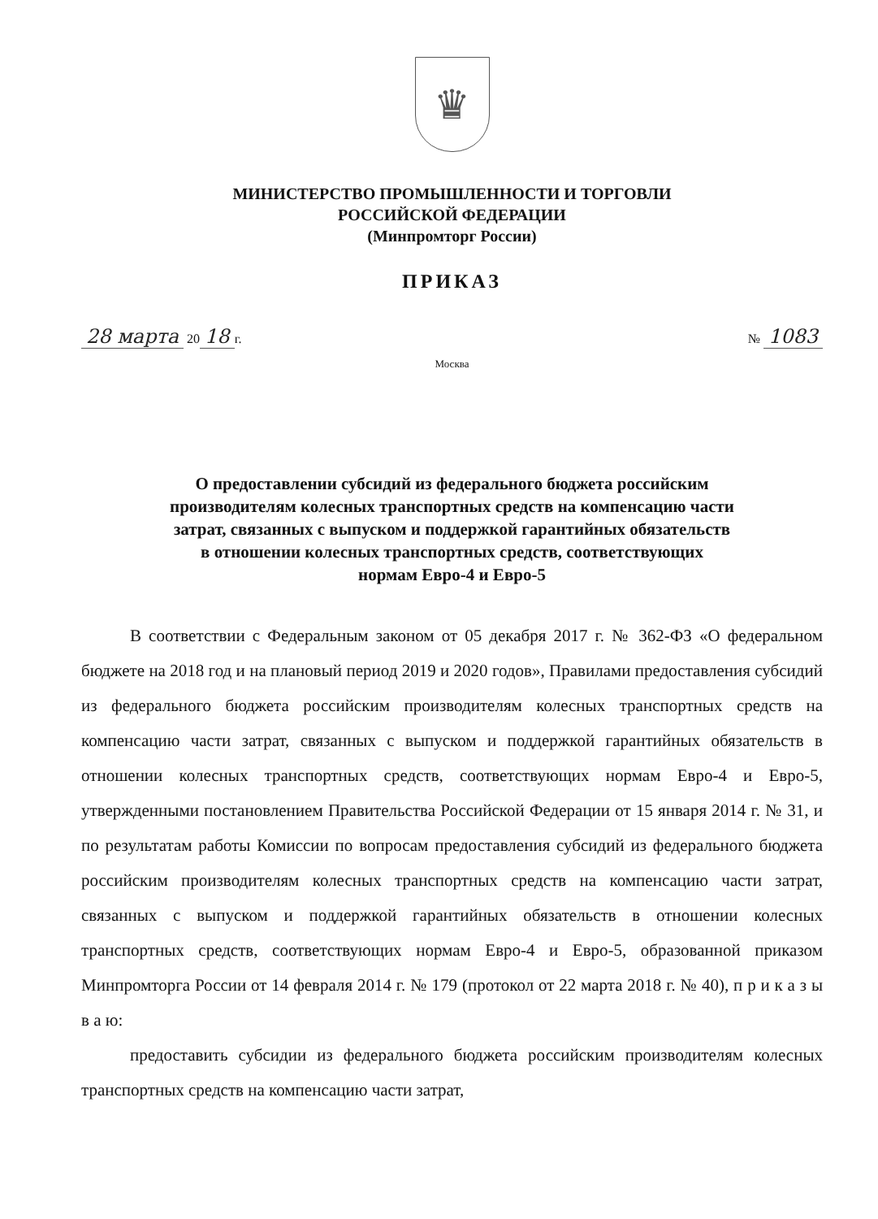♛
МИНИСТЕРСТВО ПРОМЫШЛЕННОСТИ И ТОРГОВЛИ
РОССИЙСКОЙ ФЕДЕРАЦИИ
(Минпромторг России)
ПРИКАЗ
28 марта 20 18 г. № 1083
Москва
О предоставлении субсидий из федерального бюджета российским
производителям колесных транспортных средств на компенсацию части
затрат, связанных с выпуском и поддержкой гарантийных обязательств
в отношении колесных транспортных средств, соответствующих
нормам Евро-4 и Евро-5
В соответствии с Федеральным законом от 05 декабря 2017 г. № 362-ФЗ «О федеральном бюджете на 2018 год и на плановый период 2019 и 2020 годов», Правилами предоставления субсидий из федерального бюджета российским производителям колесных транспортных средств на компенсацию части затрат, связанных с выпуском и поддержкой гарантийных обязательств в отношении колесных транспортных средств, соответствующих нормам Евро-4 и Евро-5, утвержденными постановлением Правительства Российской Федерации от 15 января 2014 г. № 31, и по результатам работы Комиссии по вопросам предоставления субсидий из федерального бюджета российским производителям колесных транспортных средств на компенсацию части затрат, связанных с выпуском и поддержкой гарантийных обязательств в отношении колесных транспортных средств, соответствующих нормам Евро-4 и Евро-5, образованной приказом Минпромторга России от 14 февраля 2014 г. № 179 (протокол от 22 марта 2018 г. № 40), п р и к а з ы в а ю:
предоставить субсидии из федерального бюджета российским производителям колесных транспортных средств на компенсацию части затрат,